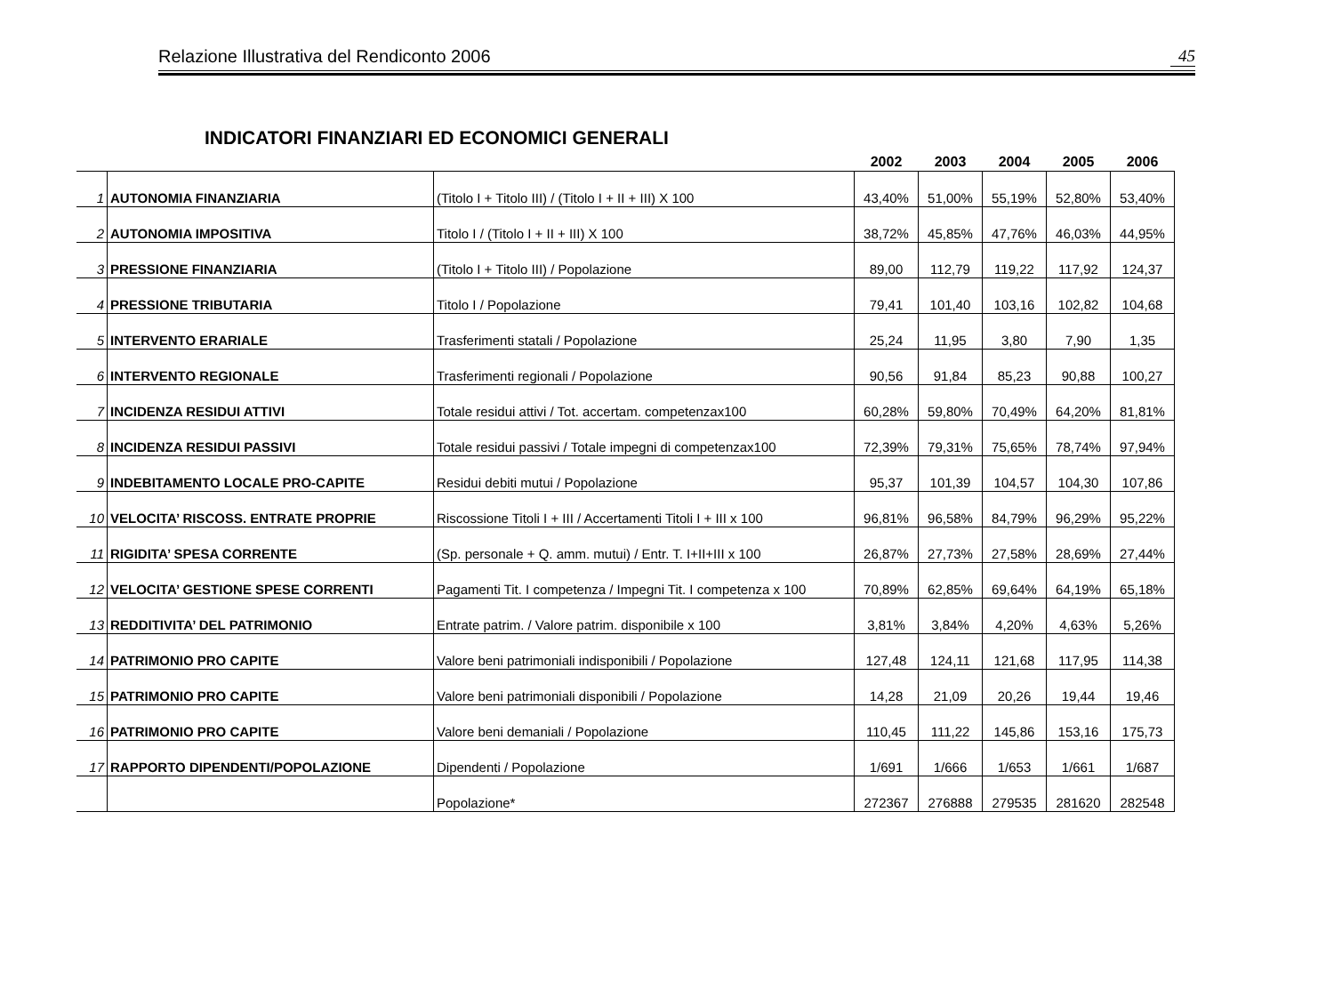Relazione Illustrativa del Rendiconto 2006 45
INDICATORI FINANZIARI ED ECONOMICI GENERALI
| | | | 2002 | 2003 | 2004 | 2005 | 2006 |
| --- | --- | --- | --- | --- | --- | --- | --- |
| 1 | AUTONOMIA FINANZIARIA | (Titolo I + Titolo III) / (Titolo I + II + III) X 100 | 43,40% | 51,00% | 55,19% | 52,80% | 53,40% |
| 2 | AUTONOMIA IMPOSITIVA | Titolo I / (Titolo I + II + III) X 100 | 38,72% | 45,85% | 47,76% | 46,03% | 44,95% |
| 3 | PRESSIONE FINANZIARIA | (Titolo I + Titolo III) / Popolazione | 89,00 | 112,79 | 119,22 | 117,92 | 124,37 |
| 4 | PRESSIONE TRIBUTARIA | Titolo I / Popolazione | 79,41 | 101,40 | 103,16 | 102,82 | 104,68 |
| 5 | INTERVENTO ERARIALE | Trasferimenti statali / Popolazione | 25,24 | 11,95 | 3,80 | 7,90 | 1,35 |
| 6 | INTERVENTO REGIONALE | Trasferimenti regionali / Popolazione | 90,56 | 91,84 | 85,23 | 90,88 | 100,27 |
| 7 | INCIDENZA RESIDUI ATTIVI | Totale residui attivi / Tot. accertam. competenzax100 | 60,28% | 59,80% | 70,49% | 64,20% | 81,81% |
| 8 | INCIDENZA RESIDUI PASSIVI | Totale residui passivi / Totale impegni di competenzax100 | 72,39% | 79,31% | 75,65% | 78,74% | 97,94% |
| 9 | INDEBITAMENTO LOCALE PRO-CAPITE | Residui debiti mutui / Popolazione | 95,37 | 101,39 | 104,57 | 104,30 | 107,86 |
| 10 | VELOCITA’ RISCOSS. ENTRATE PROPRIE | Riscossione Titoli I + III / Accertamenti Titoli I + III x 100 | 96,81% | 96,58% | 84,79% | 96,29% | 95,22% |
| 11 | RIGIDITA’ SPESA CORRENTE | (Sp. personale + Q. amm. mutui) / Entr. T. I+II+III x 100 | 26,87% | 27,73% | 27,58% | 28,69% | 27,44% |
| 12 | VELOCITA’ GESTIONE SPESE CORRENTI | Pagamenti Tit. I competenza / Impegni Tit. I competenza x 100 | 70,89% | 62,85% | 69,64% | 64,19% | 65,18% |
| 13 | REDDITIVITA’ DEL PATRIMONIO | Entrate patrim. / Valore patrim. disponibile x 100 | 3,81% | 3,84% | 4,20% | 4,63% | 5,26% |
| 14 | PATRIMONIO PRO CAPITE | Valore beni patrimoniali indisponibili / Popolazione | 127,48 | 124,11 | 121,68 | 117,95 | 114,38 |
| 15 | PATRIMONIO PRO CAPITE | Valore beni patrimoniali disponibili / Popolazione | 14,28 | 21,09 | 20,26 | 19,44 | 19,46 |
| 16 | PATRIMONIO PRO CAPITE | Valore beni demaniali / Popolazione | 110,45 | 111,22 | 145,86 | 153,16 | 175,73 |
| 17 | RAPPORTO DIPENDENTI/POPOLAZIONE | Dipendenti / Popolazione | 1/691 | 1/666 | 1/653 | 1/661 | 1/687 |
| | | Popolazione* | 272367 | 276888 | 279535 | 281620 | 282548 |